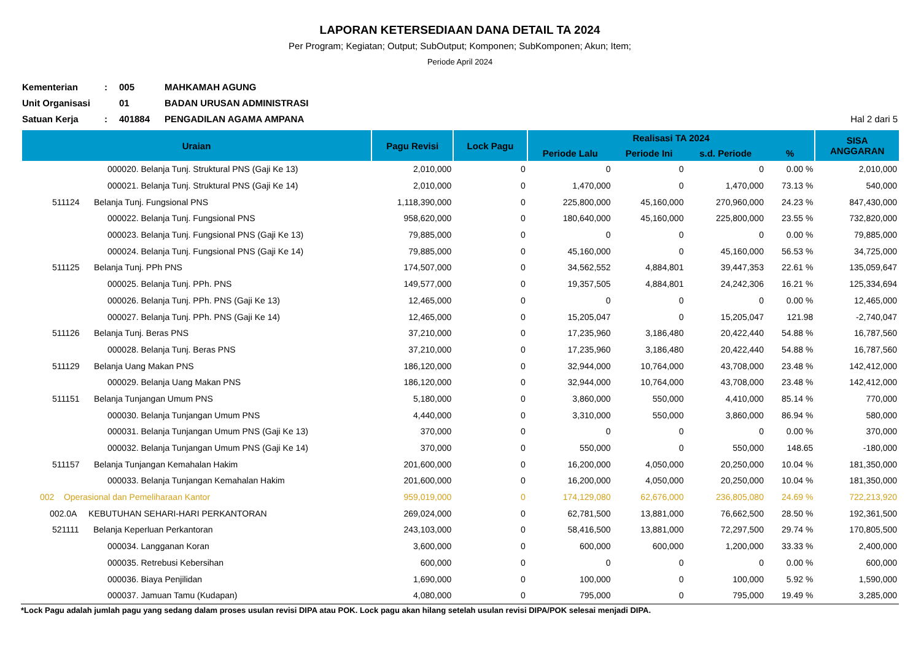LAPORAN KETERSEDIAAN DANA DETAIL TA 2024
Per Program; Kegiatan; Output; SubOutput; Komponen; SubKomponen; Akun; Item;
Periode April 2024
| Kementerian | : | 005 | MAHKAMAH AGUNG | |
| Unit Organisasi | | 01 | BADAN URUSAN ADMINISTRASI | |
| Satuan Kerja | : | 401884 | PENGADILAN AGAMA AMPANA | Hal 2 dari 5 |
| Uraian | Pagu Revisi | Lock Pagu | Realisasi TA 2024 | | | | SISA ANGGARAN |
| --- | --- | --- | --- | --- | --- | --- | --- |
| | | | Periode Lalu | Periode Ini | s.d. Periode | % | |
| 000020. Belanja Tunj. Struktural PNS (Gaji Ke 13) | 2,010,000 | 0 | 0 | 0 | 0 | 0.00 % | 2,010,000 |
| 000021. Belanja Tunj. Struktural PNS (Gaji Ke 14) | 2,010,000 | 0 | 1,470,000 | 0 | 1,470,000 | 73.13 % | 540,000 |
| 511124 Belanja Tunj. Fungsional PNS | 1,118,390,000 | 0 | 225,800,000 | 45,160,000 | 270,960,000 | 24.23 % | 847,430,000 |
| 000022. Belanja Tunj. Fungsional PNS | 958,620,000 | 0 | 180,640,000 | 45,160,000 | 225,800,000 | 23.55 % | 732,820,000 |
| 000023. Belanja Tunj. Fungsional PNS (Gaji Ke 13) | 79,885,000 | 0 | 0 | 0 | 0 | 0.00 % | 79,885,000 |
| 000024. Belanja Tunj. Fungsional PNS (Gaji Ke 14) | 79,885,000 | 0 | 45,160,000 | 0 | 45,160,000 | 56.53 % | 34,725,000 |
| 511125 Belanja Tunj. PPh PNS | 174,507,000 | 0 | 34,562,552 | 4,884,801 | 39,447,353 | 22.61 % | 135,059,647 |
| 000025. Belanja Tunj. PPh. PNS | 149,577,000 | 0 | 19,357,505 | 4,884,801 | 24,242,306 | 16.21 % | 125,334,694 |
| 000026. Belanja Tunj. PPh. PNS (Gaji Ke 13) | 12,465,000 | 0 | 0 | 0 | 0 | 0.00 % | 12,465,000 |
| 000027. Belanja Tunj. PPh. PNS (Gaji Ke 14) | 12,465,000 | 0 | 15,205,047 | 0 | 15,205,047 | 121.98 | -2,740,047 |
| 511126 Belanja Tunj. Beras PNS | 37,210,000 | 0 | 17,235,960 | 3,186,480 | 20,422,440 | 54.88 % | 16,787,560 |
| 000028. Belanja Tunj. Beras PNS | 37,210,000 | 0 | 17,235,960 | 3,186,480 | 20,422,440 | 54.88 % | 16,787,560 |
| 511129 Belanja Uang Makan PNS | 186,120,000 | 0 | 32,944,000 | 10,764,000 | 43,708,000 | 23.48 % | 142,412,000 |
| 000029. Belanja Uang Makan PNS | 186,120,000 | 0 | 32,944,000 | 10,764,000 | 43,708,000 | 23.48 % | 142,412,000 |
| 511151 Belanja Tunjangan Umum PNS | 5,180,000 | 0 | 3,860,000 | 550,000 | 4,410,000 | 85.14 % | 770,000 |
| 000030. Belanja Tunjangan Umum PNS | 4,440,000 | 0 | 3,310,000 | 550,000 | 3,860,000 | 86.94 % | 580,000 |
| 000031. Belanja Tunjangan Umum PNS (Gaji Ke 13) | 370,000 | 0 | 0 | 0 | 0 | 0.00 % | 370,000 |
| 000032. Belanja Tunjangan Umum PNS (Gaji Ke 14) | 370,000 | 0 | 550,000 | 0 | 550,000 | 148.65 | -180,000 |
| 511157 Belanja Tunjangan Kemahalan Hakim | 201,600,000 | 0 | 16,200,000 | 4,050,000 | 20,250,000 | 10.04 % | 181,350,000 |
| 000033. Belanja Tunjangan Kemahalan Hakim | 201,600,000 | 0 | 16,200,000 | 4,050,000 | 20,250,000 | 10.04 % | 181,350,000 |
| 002 Operasional dan Pemeliharaan Kantor | 959,019,000 | 0 | 174,129,080 | 62,676,000 | 236,805,080 | 24.69 % | 722,213,920 |
| 002.0A KEBUTUHAN SEHARI-HARI PERKANTORAN | 269,024,000 | 0 | 62,781,500 | 13,881,000 | 76,662,500 | 28.50 % | 192,361,500 |
| 521111 Belanja Keperluan Perkantoran | 243,103,000 | 0 | 58,416,500 | 13,881,000 | 72,297,500 | 29.74 % | 170,805,500 |
| 000034. Langganan Koran | 3,600,000 | 0 | 600,000 | 600,000 | 1,200,000 | 33.33 % | 2,400,000 |
| 000035. Retrebusi Kebersihan | 600,000 | 0 | 0 | 0 | 0 | 0.00 % | 600,000 |
| 000036. Biaya Penjilidan | 1,690,000 | 0 | 100,000 | 0 | 100,000 | 5.92 % | 1,590,000 |
| 000037. Jamuan Tamu (Kudapan) | 4,080,000 | 0 | 795,000 | 0 | 795,000 | 19.49 % | 3,285,000 |
*Lock Pagu adalah jumlah pagu yang sedang dalam proses usulan revisi DIPA atau POK. Lock pagu akan hilang setelah usulan revisi DIPA/POK selesai menjadi DIPA.